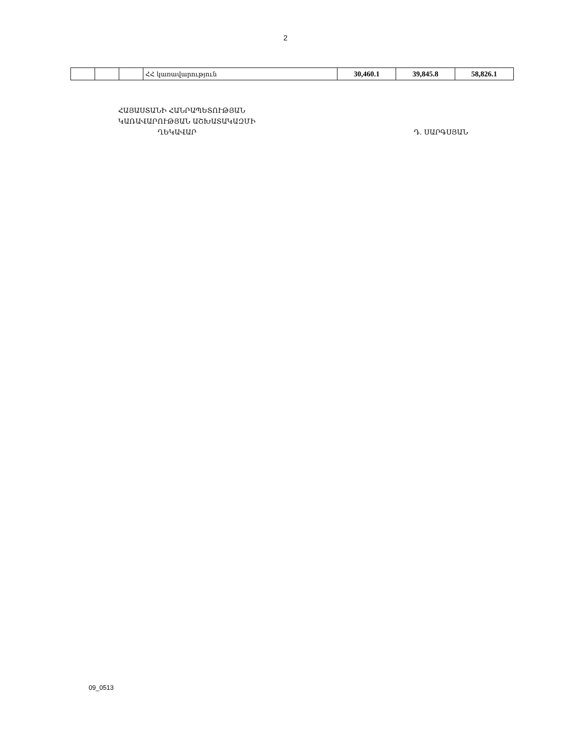2
| | | | ՀՀ կառավարություն | 30,460.1 | 39,845.8 | 58,826.1 |
ՀԱՅԱՍՏԱՆԻ ՀԱՆՐԱՊԵՏՈՒԹՅԱՆ
ԿԱՌԱՎԱՐՈՒԹՅԱՆ ԱՇԽԱՏԱԿԱԶՄԻ
ՂԵԿԱՎԱՐ Դ. ՍԱՐԳՍՅԱՆ
09_0513